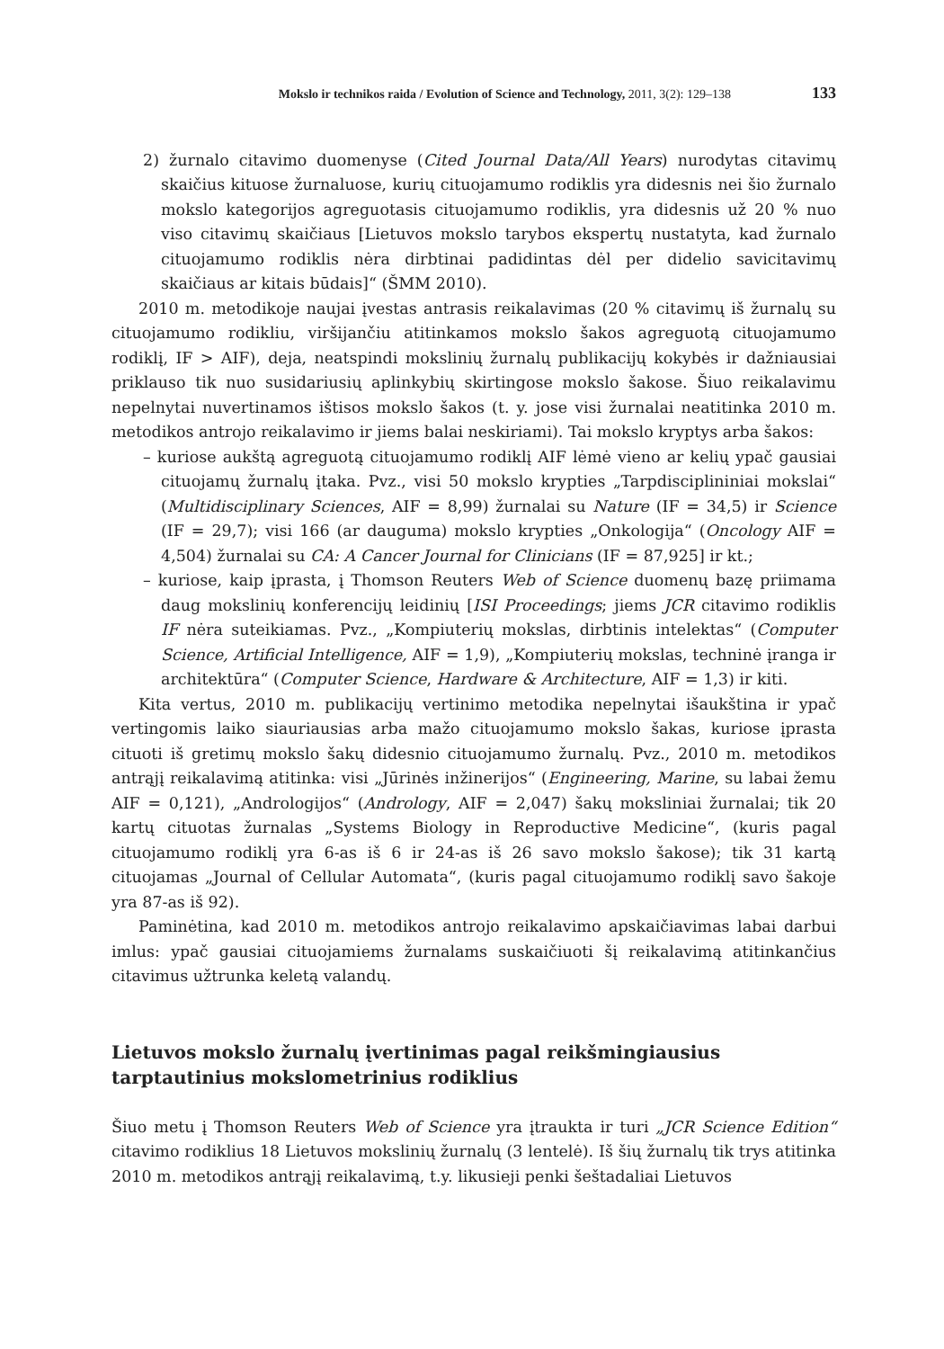Mokslo ir technikos raida / Evolution of Science and Technology, 2011, 3(2): 129–138 133
2) žurnalo citavimo duomenyse (Cited Journal Data/All Years) nurodytas citavimų skaičius kituose žurnaluose, kurių cituojamumo rodiklis yra didesnis nei šio žurnalo mokslo kategorijos agreguotasis cituojamumo rodiklis, yra didesnis už 20 % nuo viso citavimų skaičiaus [Lietuvos mokslo tarybos ekspertų nustatyta, kad žurnalo cituojamumo rodiklis nėra dirbtinai padidintas dėl per didelio savicitavimų skaičiaus ar kitais būdais]“ (ŠMM 2010).
2010 m. metodikoje naujai įvestas antrasis reikalavimas (20 % citavimų iš žurnalų su cituojamumo rodikliu, viršijančiu atitinkamos mokslo šakos agreguotą cituojamumo rodiklį, IF > AIF), deja, neatspindi mokslinių žurnalų publikacijų kokybės ir dažniausiai priklauso tik nuo susidariusių aplinkybių skirtingose mokslo šakose. Šiuo reikalavimu nepelnytai nuvertinamos ištisos mokslo šakos (t. y. jose visi žurnalai neatitinka 2010 m. metodikos antrojo reikalavimo ir jiems balai neskiriami). Tai mokslo kryptys arba šakos:
– kuriose aukštą agreguotą cituojamumo rodiklį AIF lėmė vieno ar kelių ypač gausiai cituojamų žurnalų įtaka. Pvz., visi 50 mokslo krypties „Tarpdisciplininiai mokslai“ (Multidisciplinary Sciences, AIF = 8,99) žurnalai su Nature (IF = 34,5) ir Science (IF = 29,7); visi 166 (ar dauguma) mokslo krypties „Onkologija“ (Oncology AIF = 4,504) žurnalai su CA: A Cancer Journal for Clinicians (IF = 87,925] ir kt.;
– kuriose, kaip įprasta, į Thomson Reuters Web of Science duomenų bazę priimama daug mokslinių konferencijų leidinių [ISI Proceedings; jiems JCR citavimo rodiklis IF nėra suteikiamas. Pvz., „Kompiuterių mokslas, dirbtinis intelektas“ (Computer Science, Artificial Intelligence, AIF = 1,9), „Kompiuterių mokslas, techninė įranga ir architektūra“ (Computer Science, Hardware & Architecture, AIF = 1,3) ir kiti.
Kita vertus, 2010 m. publikacijų vertinimo metodika nepelnytai išaukština ir ypač vertingomis laiko siauriausias arba mažo cituojamumo mokslo šakas, kuriose įprasta cituoti iš gretimų mokslo šakų didesnio cituojamumo žurnalų. Pvz., 2010 m. metodikos antrąjį reikalavimą atitinka: visi „Jūrinės inžinerijos“ (Engineering, Marine, su labai žemu AIF = 0,121), „Andrologijos“ (Andrology, AIF = 2,047) šakų moksliniai žurnalai; tik 20 kartų cituotas žurnalas „Systems Biology in Reproductive Medicine“, (kuris pagal cituojamumo rodiklį yra 6-as iš 6 ir 24-as iš 26 savo mokslo šakose); tik 31 kartą cituojamas „Journal of Cellular Automata“, (kuris pagal cituojamumo rodiklį savo šakoje yra 87-as iš 92).
Paminėtina, kad 2010 m. metodikos antrojo reikalavimo apskaičiavimas labai darbui imlus: ypač gausiai cituojamiems žurnalams suskaičiuoti šį reikalavimą atitinkančius citavimus užtrunka keletą valandų.
Lietuvos mokslo žurnalų įvertinimas pagal reikšmingiausius
tarptautinius mokslometrinius rodiklius
Šiuo metu į Thomson Reuters Web of Science yra įtraukta ir turi „JCR Science Edition“ citavimo rodiklius 18 Lietuvos mokslinių žurnalų (3 lentelė). Iš šių žurnalų tik trys atitinka 2010 m. metodikos antrąjį reikalavimą, t.y. likusieji penki šeštadaliai Lietuvos